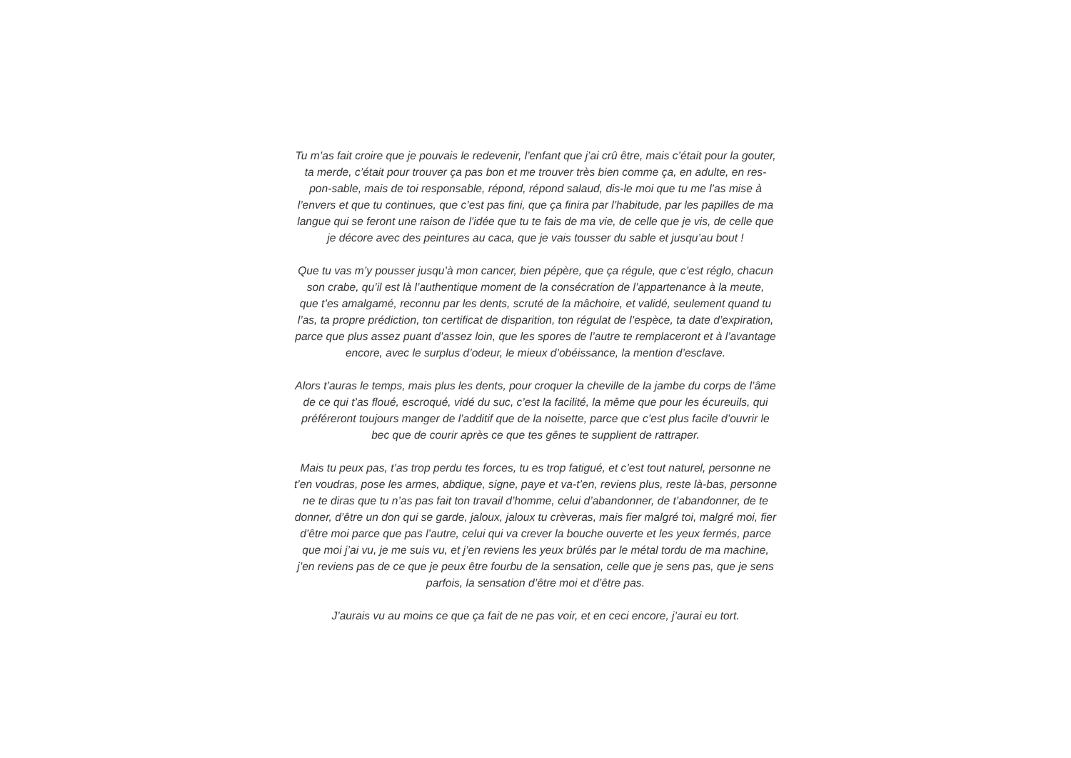Tu m’as fait croire que je pouvais le redevenir, l’enfant que j’ai crû être, mais c’était pour la gouter,
ta merde, c’était pour trouver ça pas bon et me trouver très bien comme ça, en adulte, en res-
pon-sable, mais de toi responsable, répond, répond salaud, dis-le moi que tu me l’as mise à
l’envers et que tu continues, que c’est pas fini, que ça finira par l’habitude, par les papilles de ma
langue qui se feront une raison de l’idée que tu te fais de ma vie, de celle que je vis, de celle que
je décore avec des peintures au caca, que je vais tousser du sable et jusqu’au bout !
Que tu vas m’y pousser jusqu’à mon cancer, bien pépère, que ça régule, que c’est réglo, chacun
son crabe, qu’il est là l’authentique moment de la consécration de l’appartenance à la meute,
que t’es amalgamé, reconnu par les dents, scruté de la mâchoire, et validé, seulement quand tu
l’as, ta propre prédiction, ton certificat de disparition, ton régulat de l’espèce, ta date d’expiration,
parce que plus assez puant d’assez loin, que les spores de l’autre te remplaceront et à l’avantage
encore, avec le surplus d’odeur, le mieux d’obéissance, la mention d’esclave.
Alors t’auras le temps, mais plus les dents, pour croquer la cheville de la jambe du corps de l’âme
de ce qui t’as floué, escroqué, vidé du suc, c’est la facilité, la même que pour les écureuils, qui
préféreront toujours manger de l’additif que de la noisette, parce que c’est plus facile d’ouvrir le
bec que de courir après ce que tes gênes te supplient de rattraper.
Mais tu peux pas, t’as trop perdu tes forces, tu es trop fatigué, et c’est tout naturel, personne ne
t’en voudras, pose les armes, abdique, signe, paye et va-t’en, reviens plus, reste là-bas, personne
ne te diras que tu n’as pas fait ton travail d’homme, celui d’abandonner, de t’abandonner, de te
donner, d’être un don qui se garde, jaloux, jaloux tu crèveras, mais fier malgré toi, malgré moi, fier
d’être moi parce que pas l’autre, celui qui va crever la bouche ouverte et les yeux fermés, parce
que moi j’ai vu, je me suis vu, et j’en reviens les yeux brûlés par le métal tordu de ma machine,
j’en reviens pas de ce que je peux être fourbu de la sensation, celle que je sens pas, que je sens
parfois, la sensation d’être moi et d’être pas.
J’aurais vu au moins ce que ça fait de ne pas voir, et en ceci encore, j’aurai eu tort.